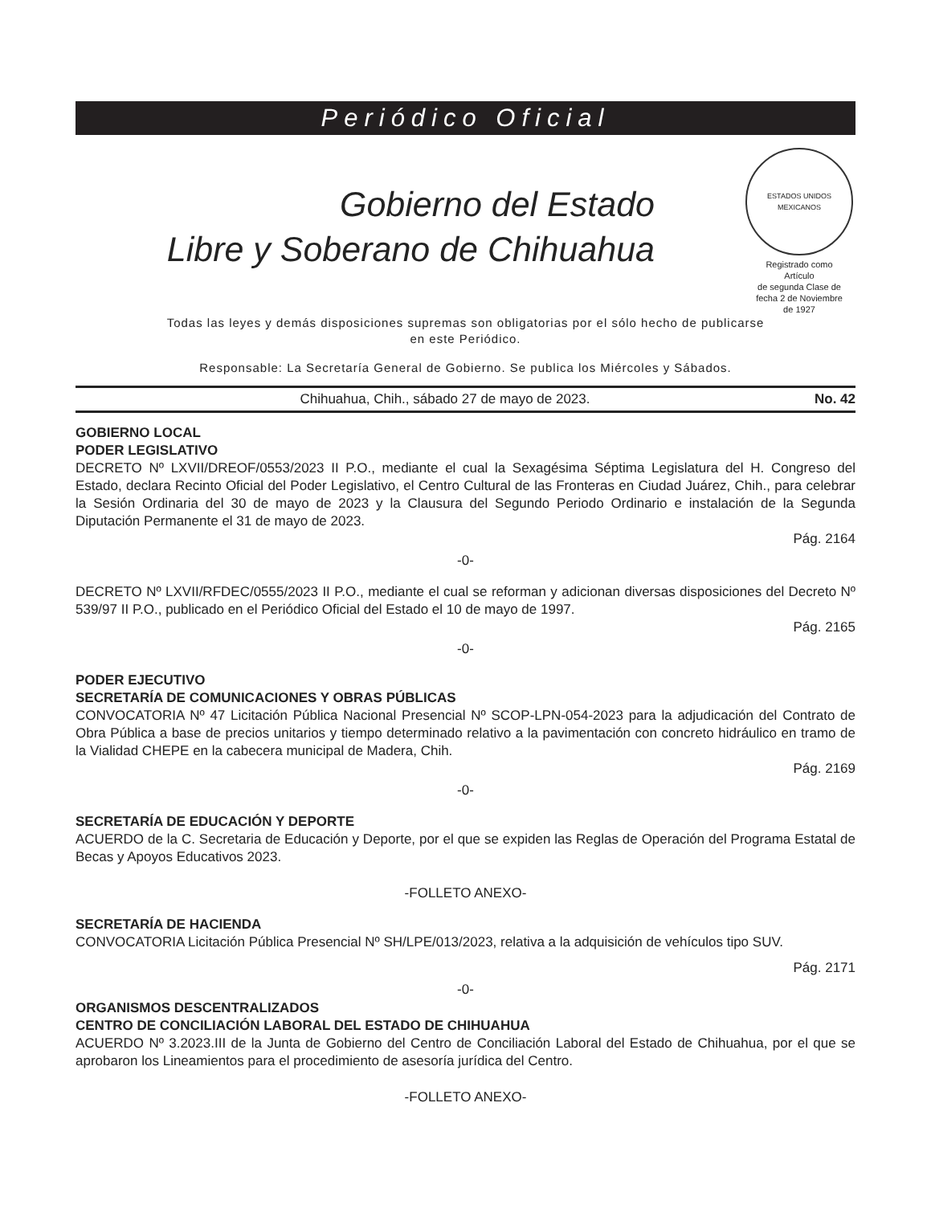Periódico Oficial
Gobierno del Estado
Libre y Soberano de Chihuahua
ESTADOS UNIDOS MEXICANOS
Registrado como
Artículo
de segunda Clase de
fecha 2 de Noviembre
de 1927
Todas las leyes y demás disposiciones supremas son obligatorias por el sólo hecho de publicarse
en este Periódico.
Responsable: La Secretaría General de Gobierno. Se publica los Miércoles y Sábados.
Chihuahua, Chih., sábado 27 de mayo de 2023. No. 42
GOBIERNO LOCAL
PODER LEGISLATIVO
DECRETO Nº LXVII/DREOF/0553/2023 II P.O., mediante el cual la Sexagésima Séptima Legislatura del H. Congreso del Estado, declara Recinto Oficial del Poder Legislativo, el Centro Cultural de las Fronteras en Ciudad Juárez, Chih., para celebrar la Sesión Ordinaria del 30 de mayo de 2023 y la Clausura del Segundo Periodo Ordinario e instalación de la Segunda Diputación Permanente el 31 de mayo de 2023.
Pág. 2164
-0-
DECRETO Nº LXVII/RFDEC/0555/2023 II P.O., mediante el cual se reforman y adicionan diversas disposiciones del Decreto Nº 539/97 II P.O., publicado en el Periódico Oficial del Estado el 10 de mayo de 1997.
Pág. 2165
-0-
PODER EJECUTIVO
SECRETARÍA DE COMUNICACIONES Y OBRAS PÚBLICAS
CONVOCATORIA Nº 47 Licitación Pública Nacional Presencial Nº SCOP-LPN-054-2023 para la adjudicación del Contrato de Obra Pública a base de precios unitarios y tiempo determinado relativo a la pavimentación con concreto hidráulico en tramo de la Vialidad CHEPE en la cabecera municipal de Madera, Chih.
Pág. 2169
-0-
SECRETARÍA DE EDUCACIÓN Y DEPORTE
ACUERDO de la C. Secretaria de Educación y Deporte, por el que se expiden las Reglas de Operación del Programa Estatal de Becas y Apoyos Educativos 2023.
-FOLLETO ANEXO-
SECRETARÍA DE HACIENDA
CONVOCATORIA Licitación Pública Presencial Nº SH/LPE/013/2023, relativa a la adquisición de vehículos tipo SUV.
Pág. 2171
-0-
ORGANISMOS DESCENTRALIZADOS
CENTRO DE CONCILIACIÓN LABORAL DEL ESTADO DE CHIHUAHUA
ACUERDO Nº 3.2023.III de la Junta de Gobierno del Centro de Conciliación Laboral del Estado de Chihuahua, por el que se aprobaron los Lineamientos para el procedimiento de asesoría jurídica del Centro.
-FOLLETO ANEXO-